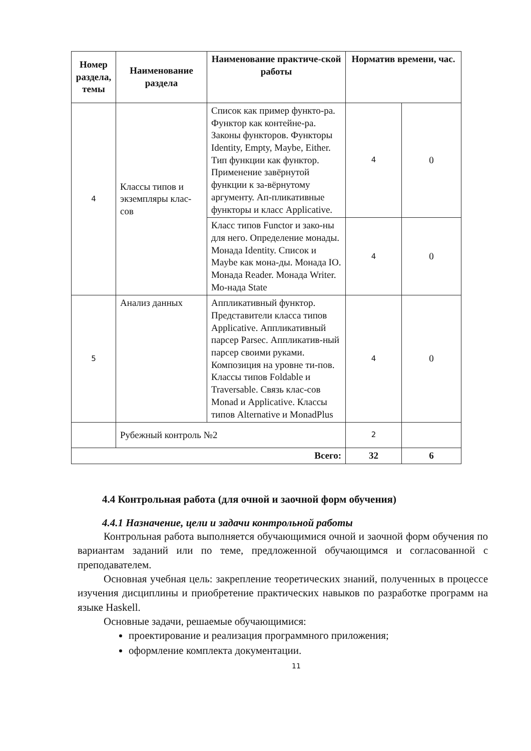| Номер раздела, темы | Наименование раздела | Наименование практиче-ской работы | Норматив времени, час. | |
| --- | --- | --- | --- | --- |
| 4 | Классы типов и экземпляры клас-сов | Список как пример функто-ра. Функтор как контейне-ра. Законы функторов. Функторы Identity, Empty, Maybe, Either. Тип функции как функтор. Применение завёрнутой функции к за-вёрнутому аргументу. Ап-пликативные функторы и класс Applicative. | 4 | 0 |
| | | Класс типов Functor и зако-ны для него. Определение монады. Монада Identity. Список и Maybe как мона-ды. Монада IO. Монада Reader. Монада Writer. Мо-нада State | 4 | 0 |
| 5 | Анализ данных | Аппликативный функтор. Представители класса типов Applicative. Аппликативный парсер Parsec. Аппликатив-ный парсер своими руками. Композиция на уровне ти-пов. Классы типов Foldable и Traversable. Связь клас-сов Monad и Applicative. Классы типов Alternative и MonadPlus | 4 | 0 |
| | Рубежный контроль №2 | | 2 | |
| Всего: | | | 32 | 6 |
4.4 Контрольная работа (для очной и заочной форм обучения)
4.4.1 Назначение, цели и задачи контрольной работы
Контрольная работа выполняется обучающимися очной и заочной форм обучения по вариантам заданий или по теме, предложенной обучающимся и согласованной с преподавателем.
Основная учебная цель: закрепление теоретических знаний, полученных в процессе изучения дисциплины и приобретение практических навыков по разработке программ на языке Haskell.
Основные задачи, решаемые обучающимися:
проектирование и реализация программного приложения;
оформление комплекта документации.
11